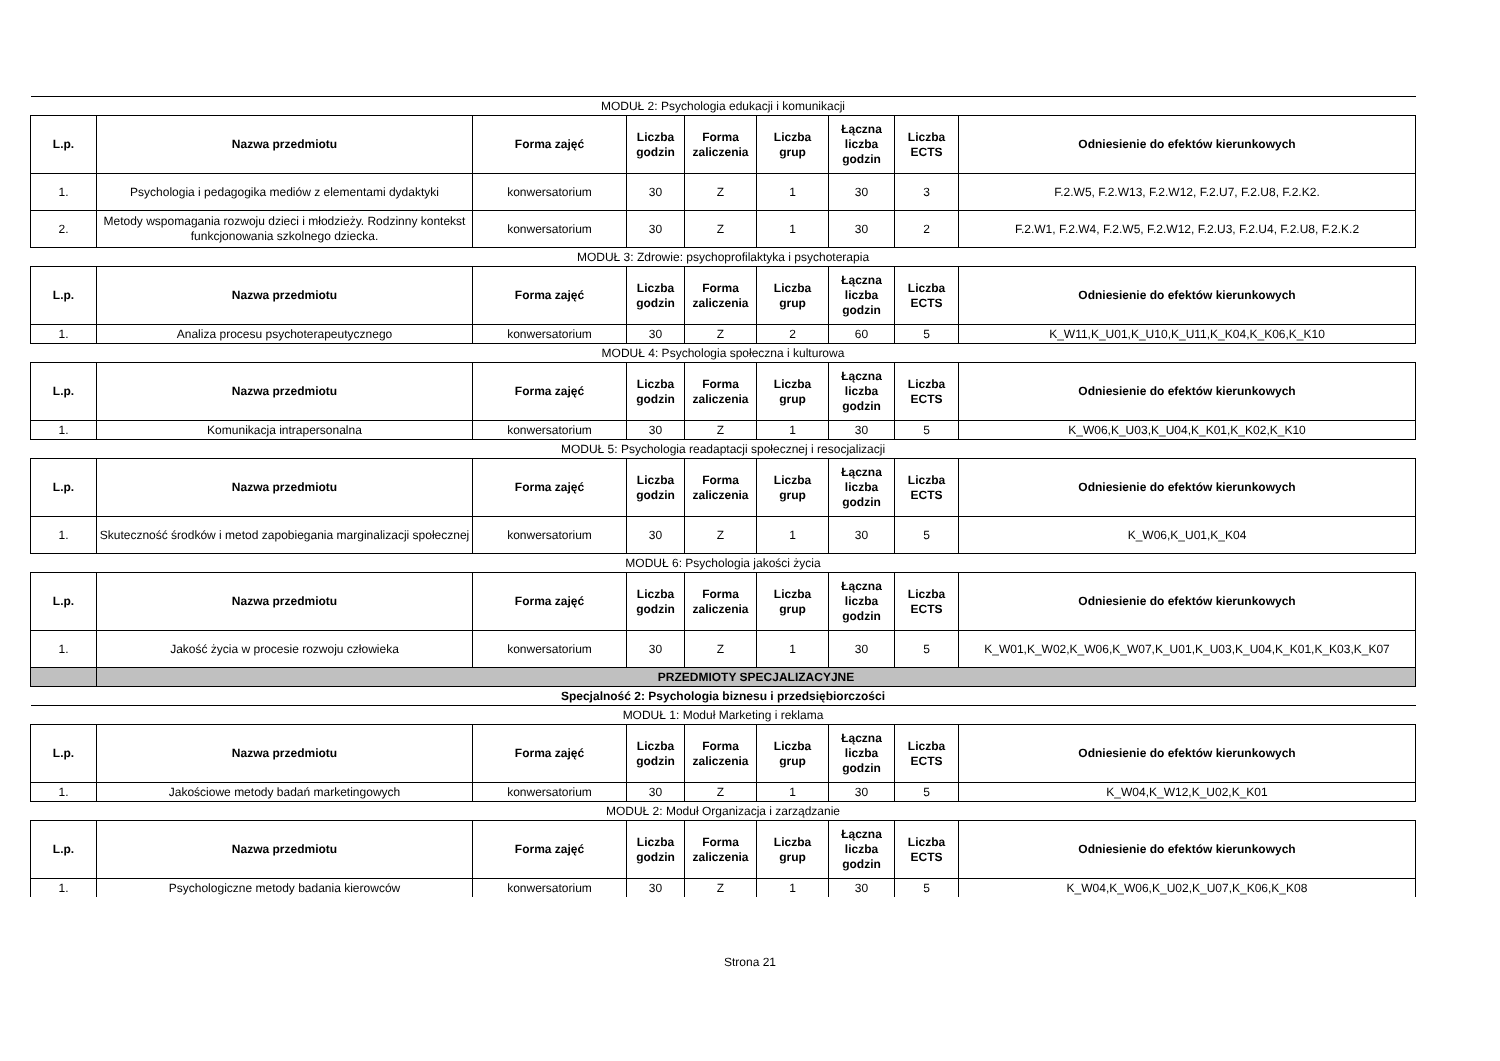| MODUŁ 2: Psychologia edukacji i komunikacji | | | | | | | | |
| L.p. | Nazwa przedmiotu | Forma zajęć | Liczba godzin | Forma zaliczenia | Liczba grup | Łączna liczba godzin | Liczba ECTS | Odniesienie do efektów kierunkowych |
| 1. | Psychologia i pedagogika mediów z elementami dydaktyki | konwersatorium | 30 | Z | 1 | 30 | 3 | F.2.W5, F.2.W13, F.2.W12, F.2.U7, F.2.U8, F.2.K2. |
| 2. | Metody wspomagania rozwoju dzieci i młodzieży. Rodzinny kontekst funkcjonowania szkolnego dziecka. | konwersatorium | 30 | Z | 1 | 30 | 2 | F.2.W1, F.2.W4, F.2.W5, F.2.W12, F.2.U3, F.2.U4, F.2.U8, F.2.K.2 |
| MODUŁ 3: Zdrowie: psychoprofilaktyka i psychoterapia | | | | | | | | |
| L.p. | Nazwa przedmiotu | Forma zajęć | Liczba godzin | Forma zaliczenia | Liczba grup | Łączna liczba godzin | Liczba ECTS | Odniesienie do efektów kierunkowych |
| 1. | Analiza procesu psychoterapeutycznego | konwersatorium | 30 | Z | 2 | 60 | 5 | K_W11,K_U01,K_U10,K_U11,K_K04,K_K06,K_K10 |
| MODUŁ 4: Psychologia społeczna i kulturowa | | | | | | | | |
| L.p. | Nazwa przedmiotu | Forma zajęć | Liczba godzin | Forma zaliczenia | Liczba grup | Łączna liczba godzin | Liczba ECTS | Odniesienie do efektów kierunkowych |
| 1. | Komunikacja intrapersonalna | konwersatorium | 30 | Z | 1 | 30 | 5 | K_W06,K_U03,K_U04,K_K01,K_K02,K_K10 |
| MODUŁ 5: Psychologia readaptacji społecznej i resocjalizacji | | | | | | | | |
| L.p. | Nazwa przedmiotu | Forma zajęć | Liczba godzin | Forma zaliczenia | Liczba grup | Łączna liczba godzin | Liczba ECTS | Odniesienie do efektów kierunkowych |
| 1. | Skuteczność środków i metod zapobiegania marginalizacji społecznej | konwersatorium | 30 | Z | 1 | 30 | 5 | K_W06,K_U01,K_K04 |
| MODUŁ 6: Psychologia jakości życia | | | | | | | | |
| L.p. | Nazwa przedmiotu | Forma zajęć | Liczba godzin | Forma zaliczenia | Liczba grup | Łączna liczba godzin | Liczba ECTS | Odniesienie do efektów kierunkowych |
| 1. | Jakość życia w procesie rozwoju człowieka | konwersatorium | 30 | Z | 1 | 30 | 5 | K_W01,K_W02,K_W06,K_W07,K_U01,K_U03,K_U04,K_K01,K_K03,K_K07 |
| | PRZEDMIOTY SPECJALIZACYJNE | | | | | | | |
| Specjalność 2: Psychologia biznesu i przedsiębiorczości | | | | | | | | |
| MODUŁ 1: Moduł Marketing i reklama | | | | | | | | |
| L.p. | Nazwa przedmiotu | Forma zajęć | Liczba godzin | Forma zaliczenia | Liczba grup | Łączna liczba godzin | Liczba ECTS | Odniesienie do efektów kierunkowych |
| 1. | Jakościowe metody badań marketingowych | konwersatorium | 30 | Z | 1 | 30 | 5 | K_W04,K_W12,K_U02,K_K01 |
| MODUŁ 2: Moduł Organizacja i zarządzanie | | | | | | | | |
| L.p. | Nazwa przedmiotu | Forma zajęć | Liczba godzin | Forma zaliczenia | Liczba grup | Łączna liczba godzin | Liczba ECTS | Odniesienie do efektów kierunkowych |
| 1. | Psychologiczne metody badania kierowców | konwersatorium | 30 | Z | 1 | 30 | 5 | K_W04,K_W06,K_U02,K_U07,K_K06,K_K08 |
Strona 21